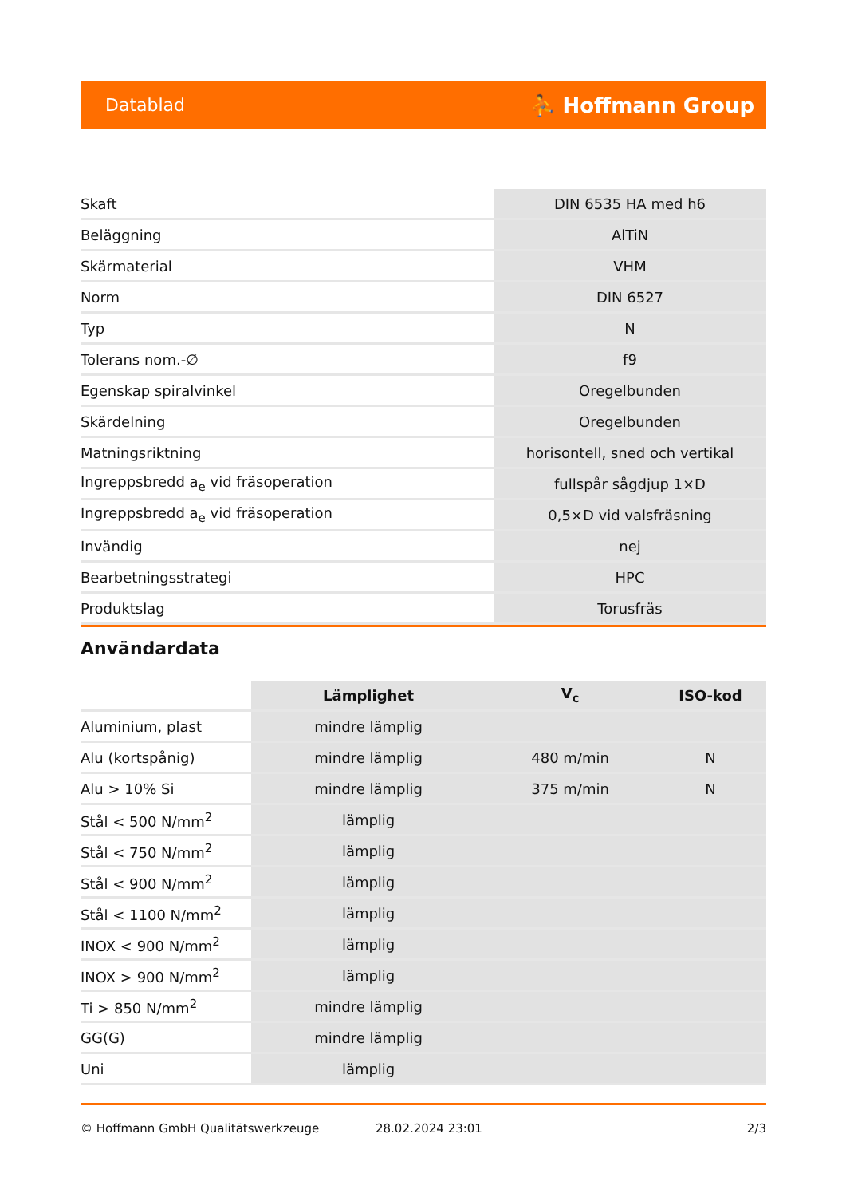Datablad ⛹ Hoffmann Group
| Skaft | DIN 6535 HA med h6 |
| Beläggning | AlTiN |
| Skärmaterial | VHM |
| Norm | DIN 6527 |
| Typ | N |
| Tolerans nom.-∅ | f9 |
| Egenskap spiralvinkel | Oregelbunden |
| Skärdelning | Oregelbunden |
| Matningsriktning | horisontell, sned och vertikal |
| Ingreppsbredd a<sub>e</sub> vid fräsoperation | fullspår sågdjup 1×D |
| Ingreppsbredd a<sub>e</sub> vid fräsoperation | 0,5×D vid valsfräsning |
| Invändig | nej |
| Bearbetningsstrategi | HPC |
| Produktslag | Torusfräs |
Användardata
| | Lämplighet | V<sub>c</sub> | ISO-kod |
| --- | --- | --- | --- |
| Aluminium, plast | mindre lämplig | | |
| Alu (kortspånig) | mindre lämplig | 480 m/min | N |
| Alu > 10% Si | mindre lämplig | 375 m/min | N |
| Stål < 500 N/mm<sup>2</sup> | lämplig | | |
| Stål < 750 N/mm<sup>2</sup> | lämplig | | |
| Stål < 900 N/mm<sup>2</sup> | lämplig | | |
| Stål < 1100 N/mm<sup>2</sup> | lämplig | | |
| INOX < 900 N/mm<sup>2</sup> | lämplig | | |
| INOX > 900 N/mm<sup>2</sup> | lämplig | | |
| Ti > 850 N/mm<sup>2</sup> | mindre lämplig | | |
| GG(G) | mindre lämplig | | |
| Uni | lämplig | | |
© Hoffmann GmbH Qualitätswerkzeuge 28.02.2024 23:01 2/3